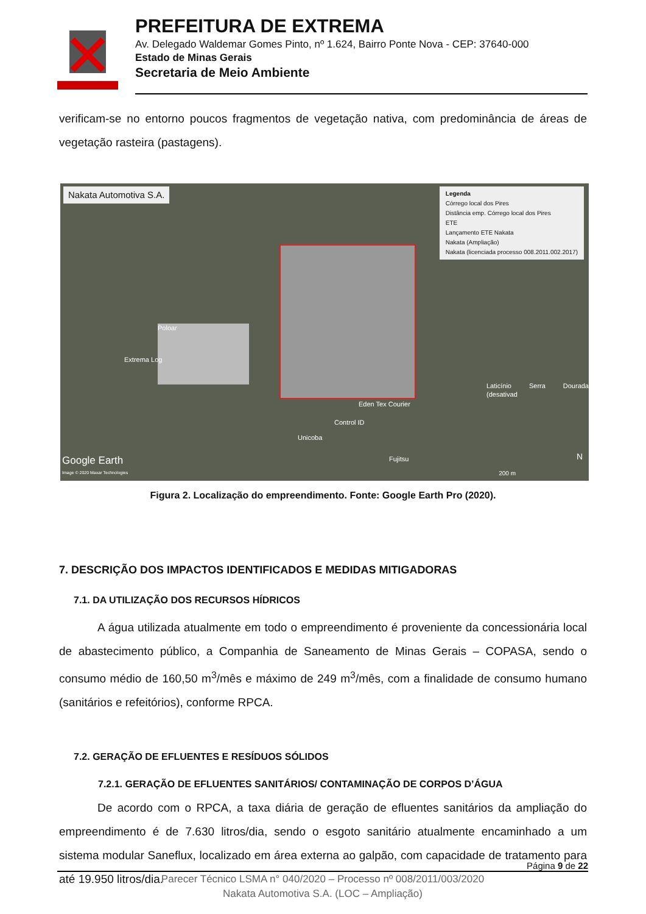PREFEITURA DE EXTREMA
Av. Delegado Waldemar Gomes Pinto, nº 1.624, Bairro Ponte Nova - CEP: 37640-000
Estado de Minas Gerais
Secretaria de Meio Ambiente
verificam-se no entorno poucos fragmentos de vegetação nativa, com predominância de áreas de vegetação rasteira (pastagens).
Nakata Automotiva S.A.
Legenda
Córrego local dos Pires
Distância emp. Córrego local dos Pires
ETE
Lançamento ETE Nakata
Nakata (Ampliação)
Nakata (licenciada processo 008.2011.002.2017)
Poloar
Extrema Log
Laticínio Serra Dourada (desativad
Eden Tex Courier
Control ID
Unicoba
Fujitsu
Google Earth
Image © 2020 Maxar Technologies
N
200 m
Figura 2. Localização do empreendimento. Fonte: Google Earth Pro (2020).
7. DESCRIÇÃO DOS IMPACTOS IDENTIFICADOS E MEDIDAS MITIGADORAS
7.1. DA UTILIZAÇÃO DOS RECURSOS HÍDRICOS
A água utilizada atualmente em todo o empreendimento é proveniente da concessionária local de abastecimento público, a Companhia de Saneamento de Minas Gerais – COPASA, sendo o consumo médio de 160,50 m<sup>3</sup>/mês e máximo de 249 m<sup>3</sup>/mês, com a finalidade de consumo humano (sanitários e refeitórios), conforme RPCA.
7.2. GERAÇÃO DE EFLUENTES E RESÍDUOS SÓLIDOS
7.2.1. GERAÇÃO DE EFLUENTES SANITÁRIOS/ CONTAMINAÇÃO DE CORPOS D’ÁGUA
De acordo com o RPCA, a taxa diária de geração de efluentes sanitários da ampliação do empreendimento é de 7.630 litros/dia, sendo o esgoto sanitário atualmente encaminhado a um sistema modular Saneflux, localizado em área externa ao galpão, com capacidade de tratamento para até 19.950 litros/dia.
Página 9 de 22
Parecer Técnico LSMA n° 040/2020 – Processo nº 008/2011/003/2020
Nakata Automotiva S.A. (LOC – Ampliação)